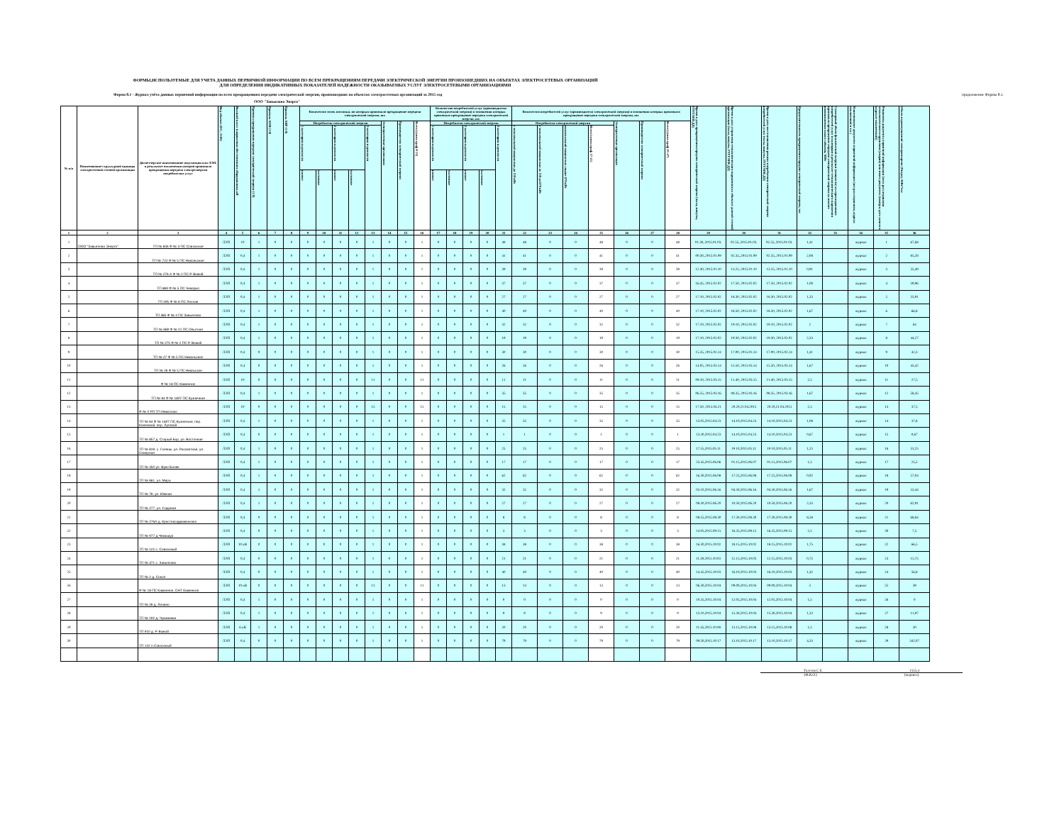ФОРМЫ,ИСПОЛЬЗУЕМЫЕ ДЛЯ УЧЕТА ДАННЫХ ПЕРВИЧНОЙ ИНФОРМАЦИИ ПО ВСЕМ ПРЕКРАЩЕНИЯМ ПЕРЕДАЧИ ЭЛЕКТРИЧЕСКОЙ ЭНЕРГИИ ПРОИЗОШЕДШИХ НА ОБЪЕКТАХ ЭЛЕКТРОСЕТЕВЫХ ОРГАНИЗАЦИЙ
ДЛЯ ОПРЕДЕЛЕНИЯ ИНДИКАТИВНЫХ ПОКАЗАТЕЛЕЙ НАДЕЖНОСТИ ОКАЗЫВАЕМЫХ УСЛУГ ЭЛЕКТРОСЕТЕВЫМИ ОРГАНИЗАЦИЯМИ
Форма 8.1 - Журнал учёта данных первичной информации по всем прекращениям передачи электрической энергии, произошедших на объектах электросетевых организаций за 2015 год продолжение Формы 8.1.
ООО "Завьялово Энерго"
| № п/п | Наименование структурной единицы электросетевой сетевой организации | Диспетчерское наименование подстанции или ЛЭП, в результате отключения которой произошло прекращения передачи электроэнергии потребителям услуг | Вид объекта (ПС, ЛЭП) | Высший класс напряжения обесточенного оборудования, кВ | Причина прекращения передачи электрической энергии (1/0) | Признак АПВ (1/0) | Признак АВР (1/0) | Количество точек поставки, по которым произошло прекращение передачи электрической энергии, шт. | | | | | | | | Количество потребителей услуг (производители электрической энергии) в отношении которых произошло прекращение передачи электрической энергии, шт. | | | | | Количество потребителей услуг (производители электрической энергии) в отношении которых произошло прекращение передачи электрической энергии, шт. | | | | | | | Время и дата прекращения передачи электрической энергии (часы, минуты, ГГГГ.ММ.ДД) | Время и дата устранения технологического нарушения на объектах данной сетевой организации (часы, минуты, ГГГГ.ММ.ДД) | Время и дата восстановления режима потребления электрической энергии потребителей услуг (часы, минуты, ГГГГ.ММ.ДД) | Продолжительность прекращения передачи электрической энергии, час | Суммарный объем фактической нагрузки (мощности) на присоединениях потребителей услуг по которым в результате технологического нарушения произошло прекращение передачи электрической энергии на момент возникновения такого события, МВт | Наименование документа первичной информации (акт расследования, журнал отключений и т.п.) | Реквизиты документа первичной информации (акта расследования технологического нарушения (аварии) или иного документа (номер и дата записи в журнале отключений)) | Объем недоотпущенной электроэнергии (Пнедо), МВт*час |
| --- | --- | --- | --- | --- | --- | --- | --- | --- | --- | --- | --- | --- | --- | --- | --- | --- | --- | --- | --- | --- | --- | --- | --- | --- | --- | --- | --- | --- | --- | --- | --- | --- | --- | --- | --- |
| | | | | | | | | Потребители электрической энергии | | | | | Электросетевые организации | Производители электрической энергии | Всего (сумма граф 9-15) | Потребители электрической энергии | | | | | Потребители электрической энергии | | | | Электросетевые организации | Производители электрической энергии | Всего (сумма граф 25-27) | | | | | | | | |
| | | | | | | | | 1 категория надежности | | 2 категория надежности | | 3 категории надежности | | | | 1 категория надежности | | 2 категория надежности | | 3 категории надежности | с максимальной мощностью до 150 кВт | с максимальной мощностью от 150 до 670 кВт | максимальной мощностью свыше 670 кВт | Всего (сумма граф 17-21) | | | | | | | | | | | |
| | | | | | | | | полное | частичное | полное | частичное | | | | | полное | частичное | полное | частичное | | | | | | | | | | | | | | | | |
| 1 | 2 | 3 | 4 | 5 | 6 | 7 | 8 | 9 | 10 | 11 | 12 | 13 | 14 | 15 | 16 | 17 | 18 | 19 | 20 | 21 | 22 | 23 | 24 | 25 | 26 | 27 | 28 | 29 | 30 | 31 | 32 | 33 | 34 | 35 | 36 |
| 1 | ООО "Завьялово Энерго" | ТП № 846 Ф № 3 ПС Совхозная | ЛЭП | 10 | 1 | 0 | 0 | 0 | 0 | 0 | 0 | 1 | 0 | 0 | 1 | 0 | 0 | 0 | 0 | 48 | 48 | 0 | 0 | 48 | 0 | 0 | 48 | 01.30,.2015.01.03. | 02.55,.2015.01.03. | 02.55,.2015.01.03. | 1,41 | | журнал | 1 | 67,68 |
| 2 | | ТП № 722 Ф № 5 ПС Никольская | ЛЭП | 0,4 | 1 | 0 | 0 | 0 | 0 | 0 | 0 | 1 | 0 | 0 | 1 | 0 | 0 | 0 | 0 | 41 | 41 | 0 | 0 | 41 | 0 | 0 | 41 | 00.30,.2015.01.09 | 02.35,.2015.01.09 | 02.35,.2015.01.09 | 2,08 | | журнал | 2 | 85,28 |
| 3 | | ТП № 276 А Ф № 2 ПС Р. Вожой | ЛЭП | 0,4 | 1 | 0 | 0 | 0 | 0 | 0 | 0 | 1 | 0 | 0 | 1 | 0 | 0 | 0 | 0 | 39 | 39 | 0 | 0 | 39 | 0 | 0 | 39 | 12.30, 2015.01.10 | 13.25, 2015.01.10 | 13.25, 2015.01.10 | 0,91 | | журнал | 3 | 35,49 |
| 4 | | ТП 869 Ф № 5 ПС Чекерил | ЛЭП | 0,4 | 1 | 0 | 0 | 0 | 0 | 0 | 0 | 1 | 0 | 0 | 1 | 0 | 0 | 0 | 0 | 37 | 37 | 0 | 0 | 37 | 0 | 0 | 37 | 16.45, 2015.02.02 | 17.50, 2015.02.02 | 17.50, 2015.02.02 | 1,08 | | журнал | 4 | 39,96 |
| 5 | | ТП 495 Ф № 6 ПС Лесная | ЛЭП | 0,4 | 1 | 0 | 0 | 0 | 0 | 0 | 0 | 1 | 0 | 0 | 1 | 0 | 0 | 0 | 0 | 27 | 27 | 0 | 0 | 27 | 0 | 0 | 27 | 17.10, 2015.02.02 | 18.30, 2015.02.02 | 18.30, 2015.02.02 | 1,33 | | журнал | 5 | 35,91 |
| 6 | | ТП 385 Ф № 4 ПС Завьялово | ЛЭП | 0,4 | 1 | 0 | 0 | 0 | 0 | 0 | 0 | 1 | 0 | 0 | 1 | 0 | 0 | 0 | 0 | 40 | 40 | 0 | 0 | 40 | 0 | 0 | 40 | 17.10, 2015.02.02 | 18.50, 2015.02.02 | 18.50, 2015.02.02 | 1,67 | | журнал | 6 | 66,8 |
| 7 | | ТП № 889 Ф № 21 ПС Опытная | ЛЭП | 0,4 | 1 | 0 | 0 | 0 | 0 | 0 | 0 | 1 | 0 | 0 | 1 | 0 | 0 | 0 | 0 | 32 | 32 | 0 | 0 | 32 | 0 | 0 | 32 | 17.10, 2015.02.02 | 19.10, 2015.02.02 | 19.10, 2015.02.02 | 2 | | журнал | 7 | 64 |
| 8 | | ТП № 275 Ф № 2 ПС Р. Вожой | ЛЭП | 0,4 | 1 | 0 | 0 | 0 | 0 | 0 | 0 | 1 | 0 | 0 | 1 | 0 | 0 | 0 | 0 | 19 | 19 | 0 | 0 | 19 | 0 | 0 | 19 | 17.10, 2015.02.02 | 19.30, 2015.02.02 | 19.30, 2015.02.02 | 2,33 | | журнал | 8 | 44,27 |
| 9 | | ТП № 27 Ф № 5 ПС Никольское | ЛЭП | 0,4 | 0 | 0 | 0 | 0 | 0 | 0 | 0 | 1 | 0 | 0 | 1 | 0 | 0 | 0 | 0 | 30 | 30 | 0 | 0 | 30 | 0 | 0 | 30 | 15.35, 2015.02.24 | 17.00, 2015.02.24 | 17.00, 2015.02.24 | 1,41 | | журнал | 9 | 42,3 |
| 10 | | ТП № 26 Ф № 5 ПС Никльское | ЛЭП | 0,4 | 0 | 0 | 0 | 0 | 0 | 0 | 0 | 1 | 0 | 0 | 1 | 0 | 0 | 0 | 0 | 26 | 26 | 0 | 0 | 26 | 0 | 0 | 26 | 14.05, 2015.03.14 | 15.50, 2015.03.14 | 15.50, 2015.03.14 | 1,67 | | журнал | 10 | 43,42 |
| 11 | | Ф № 18 ПС Каменное | ЛЭП | 10 | 0 | 0 | 0 | 0 | 0 | 0 | 0 | 11 | 0 | 0 | 11 | 0 | 0 | 0 | 0 | 11 | 11 | 0 | 0 | 11 | 0 | 0 | 11 | 09.10, 2015.03.15 | 11.40, 2015.03.15 | 11.40, 2015.03.15 | 2,5 | | журнал | 11 | 27,5 |
| 12 | | ТП № 64 Ф № 1807 ПС Кузнечная | ЛЭП | 0,4 | 1 | 0 | 0 | 0 | 0 | 0 | 0 | 1 | 0 | 0 | 1 | 0 | 0 | 0 | 0 | 35 | 35 | 0 | 0 | 35 | 0 | 0 | 35 | 06.55, 2015.03.16 | 08.35, 2015.03.16 | 08.35, 2015.03.16 | 1,67 | | журнал | 12 | 58,45 |
| 13 | | Ф № 0 РП ТП Ижмолоко | ЛЭП | 10 | 0 | 0 | 0 | 0 | 0 | 0 | 0 | 15 | 0 | 0 | 15 | 0 | 0 | 0 | 0 | 15 | 15 | 0 | 0 | 15 | 0 | 0 | 15 | 17.50, 2015.04.21 | 20.20,21.04.2015 | 20.20,21.04.2015 | 2,5 | | журнал | 13 | 37,5 |
| 14 | | ТП № 64 Ф № 1807 ПС Кузнечная, пер. Ключевой, пер. Луговой | ЛЭП | 0,4 | 1 | 0 | 0 | 0 | 0 | 0 | 0 | 1 | 0 | 0 | 1 | 0 | 0 | 0 | 0 | 35 | 35 | 0 | 0 | 35 | 0 | 0 | 35 | 13.05,2015.04.23 | 14.10,2015.04.23 | 14.10,2015.04.23 | 1,08 | | журнал | 14 | 37,8 |
| 15 | | ТП № 857 д. Старый Бор, ул. Восточная | ЛЭП | 0,4 | 0 | 0 | 0 | 0 | 0 | 0 | 0 | 1 | 0 | 0 | 1 | 0 | 0 | 0 | 0 | 1 | 1 | 0 | 0 | 1 | 0 | 0 | 1 | 13.30,2015.04.23 | 14.10,2015.04.23 | 14.10,2015.04.23 | 0,67 | | журнал | 15 | 0,67 |
| 16 | | ТП № 819, с. Голяны, ул. Рассветная, ул. Северная | ЛЭП | 0,4 | 1 | 0 | 0 | 0 | 0 | 0 | 0 | 1 | 0 | 0 | 1 | 0 | 0 | 0 | 0 | 25 | 25 | 0 | 0 | 25 | 0 | 0 | 25 | 17.55,2015.05.11 | 19 10,2015.05.11 | 19 10,2015.05.11 | 1,25 | | журнал | 16 | 31,25 |
| 17 | | ТП № 450 ул. Вуко-Боляк | ЛЭП | 0,4 | 1 | 0 | 0 | 0 | 0 | 0 | 0 | 1 | 0 | 0 | 1 | 0 | 0 | 0 | 0 | 17 | 17 | 0 | 0 | 17 | 0 | 0 | 17 | 23.45,2015.06.06 | 01.15,2015.06.07 | 01.15,2015.06.07 | 1,5 | | журнал | 17 | 25,5 |
| 18 | | ТП № 661, ул. Мира | ЛЭП | 0,4 | 1 | 0 | 0 | 0 | 0 | 0 | 0 | 1 | 0 | 0 | 1 | 0 | 0 | 0 | 0 | 62 | 62 | 0 | 0 | 62 | 0 | 0 | 62 | 16.30,2015.06.08 | 17.25,2015.06.08 | 17.25,2015.06.08 | 0,92 | | журнал | 18 | 57,04 |
| 19 | | ТП № 76, ул. Южная | ЛЭП | 0,4 | 1 | 0 | 0 | 0 | 0 | 0 | 0 | 1 | 0 | 0 | 1 | 0 | 0 | 0 | 0 | 32 | 32 | 0 | 0 | 32 | 0 | 0 | 32 | 03.10,2015.06.16 | 04.50,2015.06.16 | 04.50,2015.06.16 | 1,67 | | журнал | 19 | 53,44 |
| 20 | | ТП № 277, ул. Садовая | ЛЭП | 0,4 | 1 | 0 | 0 | 0 | 0 | 0 | 0 | 1 | 0 | 0 | 1 | 0 | 0 | 0 | 0 | 27 | 27 | 0 | 0 | 27 | 0 | 0 | 27 | 08.30,2015.06.20 | 10.50,2015.06.20 | 10.50,2015.06.20 | 2,33 | | журнал | 20 | 62,91 |
| 21 | | ТП № 276А д. Крестовоздвиженское | ЛЭП | 0,4 | 0 | 0 | 0 | 0 | 0 | 0 | 0 | 1 | 0 | 0 | 1 | 0 | 0 | 0 | 0 | 8 | 8 | 0 | 0 | 8 | 0 | 0 | 8 | 08.55,2015.08.30 | 17.30,2015.08.30 | 17.30,2015.08.30 | 8,58 | | журнал | 21 | 68,64 |
| 22 | | ТП № 977 д.Чемошур | ЛЭП | 0,4 | 0 | 0 | 0 | 0 | 0 | 0 | 0 | 1 | 0 | 0 | 1 | 0 | 0 | 0 | 0 | 3 | 3 | 0 | 0 | 3 | 0 | 0 | 3 | 14.05,2015.09.15 | 16.35,2015.09.15 | 16.35,2015.09.15 | 2,5 | | журнал | 30 | 7,5 |
| 23 | | ТП № 122 с. Совхозный | ЛЭП | 10 кВ | 0 | 0 | 0 | 0 | 0 | 0 | 0 | 1 | 0 | 0 | 1 | 0 | 0 | 0 | 0 | 38 | 38 | 0 | 0 | 38 | 0 | 0 | 38 | 16.30,2015.10.02 | 18.15,2015.10.02 | 18.15,2015.10.02 | 1,75 | | журнал | 22 | 66,5 |
| 24 | | ТП № 371 с. Завьялово | ЛЭП | 0,4 | 0 | 0 | 0 | 0 | 0 | 0 | 0 | 1 | 0 | 0 | 1 | 0 | 0 | 0 | 0 | 21 | 21 | 0 | 0 | 21 | 0 | 0 | 21 | 11.30,2015.10.03 | 12.15,2015.10.03 | 12.15,2015.10.03 | 0,75 | | журнал | 23 | 15,75 |
| 25 | | ТП № 2 д. Сокол | ЛЭП | 0,4 | 0 | 0 | 0 | 0 | 0 | 0 | 0 | 1 | 0 | 0 | 1 | 0 | 0 | 0 | 0 | 40 | 40 | 0 | 0 | 40 | 0 | 0 | 40 | 14.45,2015.10.03 | 16.10,2015.10.03 | 16.10,2015.10.03 | 1,42 | | журнал | 24 | 56,8 |
| 26 | | Ф № 18 ПС Каменное, СНТ Каменное | ЛЭП | 10 кВ | 0 | 0 | 0 | 0 | 0 | 0 | 0 | 11 | 0 | 0 | 11 | 0 | 0 | 0 | 0 | 13 | 13 | 0 | 0 | 13 | 0 | 0 | 13 | 06.30,2015.10.04 | 09.00,2015.10.04 | 09.00,2015.10.04 | 3 | | журнал | 25 | 39 |
| 27 | | ТП № 26 д. Ленино | ЛЭП | 0,4 | 1 | 0 | 0 | 0 | 0 | 0 | 0 | 1 | 0 | 0 | 1 | 0 | 0 | 0 | 0 | 0 | 0 | 0 | 0 | 0 | 0 | 0 | 0 | 10.35,2015.10.04 | 12.05,2015.10.04 | 12.05,2015.10.04 | 1,5 | | журнал | 26 | 0 |
| 28 | | ТП № 192 д. Чукавинки | ЛЭП | 0,4 | 1 | 0 | 0 | 0 | 0 | 0 | 0 | 1 | 0 | 0 | 1 | 0 | 0 | 0 | 0 | 9 | 9 | 0 | 0 | 9 | 0 | 0 | 9 | 13.10,2015.10.04 | 15.30,2015.10.04 | 15.30,2015.10.04 | 1,33 | | журнал | 27 | 11,97 |
| 29 | | ТП 910 д. Р. Вожой | ЛЭП | 6 кВ | 1 | 0 | 0 | 0 | 0 | 0 | 0 | 1 | 0 | 0 | 1 | 0 | 0 | 0 | 0 | 20 | 20 | 0 | 0 | 20 | 0 | 0 | 20 | 11.45,2015.10.08 | 13.15,2015.10.08 | 13.15,2015.10.08 | 1,5 | | журнал | 28 | 30 |
| 30 | | ТП 122 п.Совхозный | ЛЭП | 0,4 | 0 | 0 | 0 | 0 | 0 | 0 | 0 | 1 | 0 | 0 | 1 | 0 | 0 | 0 | 0 | 79 | 79 | 0 | 0 | 79 | 0 | 0 | 79 | 09.50,2015.10.17 | 13.10,2015.10.17 | 13.10,2015.10.17 | 4,33 | | журнал | 29 | 342,07 |
Толстов С.Е. 1555,4
(Ф.И.О.) (подпись)